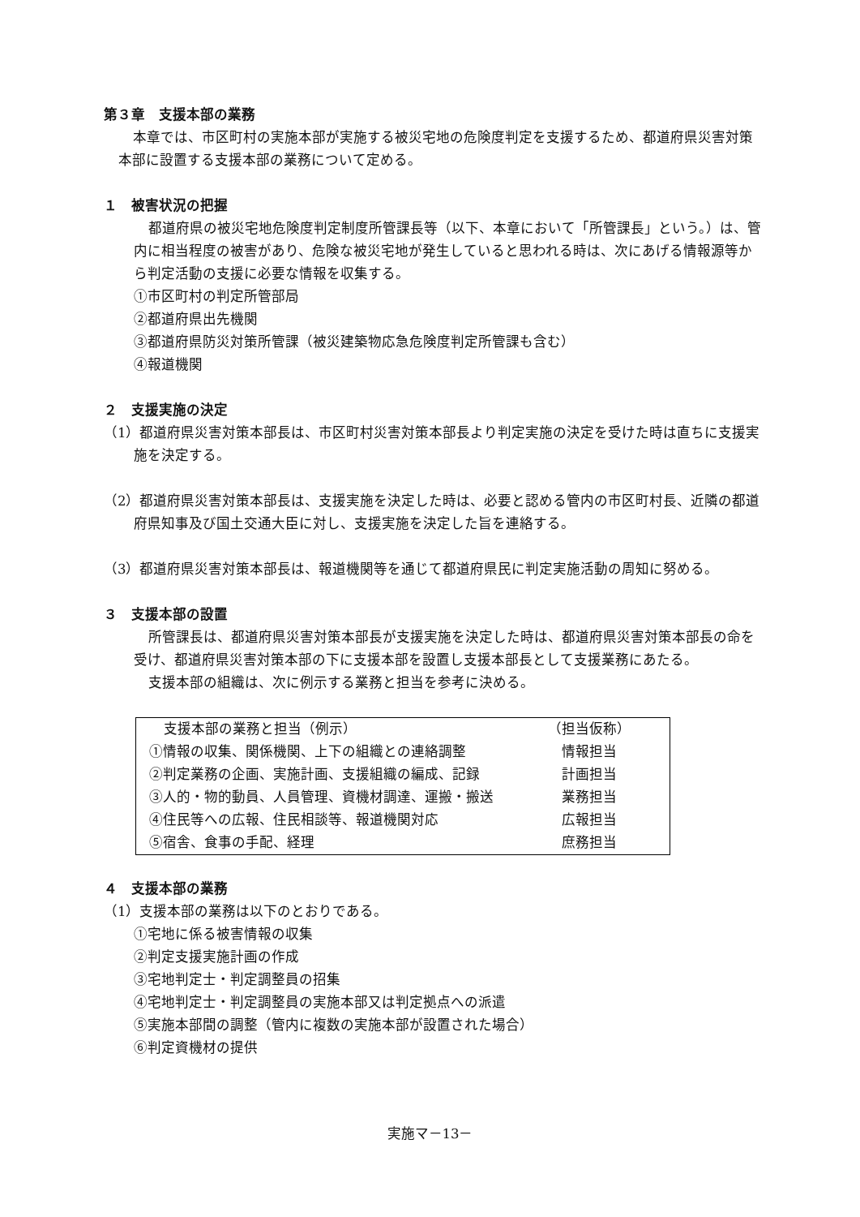第３章　支援本部の業務
本章では、市区町村の実施本部が実施する被災宅地の危険度判定を支援するため、都道府県災害対策本部に設置する支援本部の業務について定める。
１　被害状況の把握
都道府県の被災宅地危険度判定制度所管課長等（以下、本章において「所管課長」という。）は、管内に相当程度の被害があり、危険な被災宅地が発生していると思われる時は、次にあげる情報源等から判定活動の支援に必要な情報を収集する。
①市区町村の判定所管部局
②都道府県出先機関
③都道府県防災対策所管課（被災建築物応急危険度判定所管課も含む）
④報道機関
２　支援実施の決定
（1）都道府県災害対策本部長は、市区町村災害対策本部長より判定実施の決定を受けた時は直ちに支援実施を決定する。
（2）都道府県災害対策本部長は、支援実施を決定した時は、必要と認める管内の市区町村長、近隣の都道府県知事及び国土交通大臣に対し、支援実施を決定した旨を連絡する。
（3）都道府県災害対策本部長は、報道機関等を通じて都道府県民に判定実施活動の周知に努める。
３　支援本部の設置
所管課長は、都道府県災害対策本部長が支援実施を決定した時は、都道府県災害対策本部長の命を受け、都道府県災害対策本部の下に支援本部を設置し支援本部長として支援業務にあたる。
支援本部の組織は、次に例示する業務と担当を参考に決める。
| 支援本部の業務と担当（例示） | （担当仮称） |
| --- | --- |
| ①情報の収集、関係機関、上下の組織との連絡調整 | 情報担当 |
| ②判定業務の企画、実施計画、支援組織の編成、記録 | 計画担当 |
| ③人的・物的動員、人員管理、資機材調達、運搬・搬送 | 業務担当 |
| ④住民等への広報、住民相談等、報道機関対応 | 広報担当 |
| ⑤宿舎、食事の手配、経理 | 庶務担当 |
４　支援本部の業務
（1）支援本部の業務は以下のとおりである。
①宅地に係る被害情報の収集
②判定支援実施計画の作成
③宅地判定士・判定調整員の招集
④宅地判定士・判定調整員の実施本部又は判定拠点への派遣
⑤実施本部間の調整（管内に複数の実施本部が設置された場合）
⑥判定資機材の提供
実施マ－13－